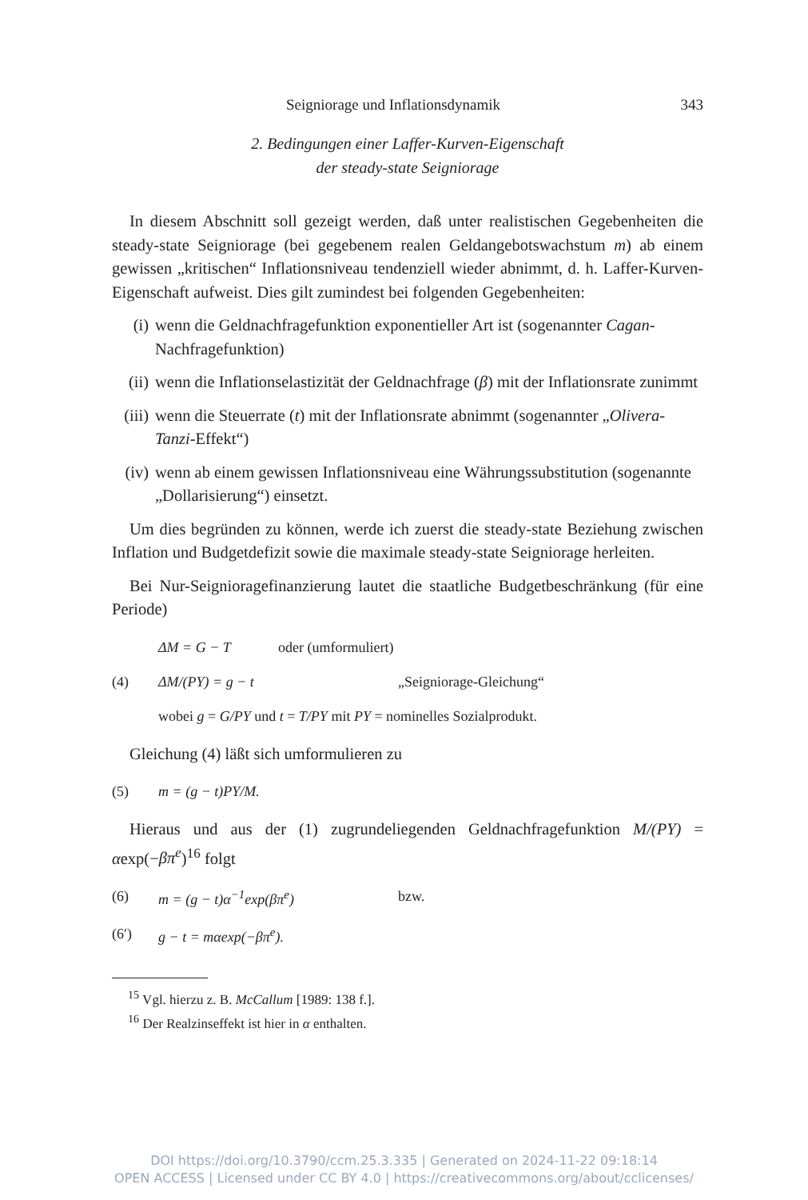Seigniorage und Inflationsdynamik 343
2. Bedingungen einer Laffer-Kurven-Eigenschaft
der steady-state Seigniorage
In diesem Abschnitt soll gezeigt werden, daß unter realistischen Gegebenheiten die steady-state Seigniorage (bei gegebenem realen Geldangebotswachstum m) ab einem gewissen „kritischen“ Inflationsniveau tendenziell wieder abnimmt, d. h. Laffer-Kurven-Eigenschaft aufweist. Dies gilt zumindest bei folgenden Gegebenheiten:
(i) wenn die Geldnachfragefunktion exponentieller Art ist (sogenannter Cagan-Nachfragefunktion)
(ii) wenn die Inflationselastizität der Geldnachfrage (β) mit der Inflationsrate zunimmt
(iii) wenn die Steuerrate (t) mit der Inflationsrate abnimmt (sogenannter „Olivera-Tanzi-Effekt“)
(iv) wenn ab einem gewissen Inflationsniveau eine Währungssubstitution (sogenannte „Dollarisierung“) einsetzt.
Um dies begründen zu können, werde ich zuerst die steady-state Beziehung zwischen Inflation und Budgetdefizit sowie die maximale steady-state Seigniorage herleiten.
Bei Nur-Seigniorage­finanzierung lautet die staatliche Budgetbeschränkung (für eine Periode)
ΔM = G − T oder (umformuliert)
(4) ΔM/(PY) = g − t „Seigniorage-Gleichung“
wobei g = G/PY und t = T/PY mit PY = nominelles Sozialprodukt.
Gleichung (4) läßt sich umformulieren zu
(5) m = (g − t)PY/M.
Hieraus und aus der (1) zugrundeliegenden Geldnachfragefunktion M/(PY) = αexp(−βπ<sup>e</sup>)<sup>16</sup> folgt
(6) m = (g − t)α<sup>−1</sup>exp(βπ<sup>e</sup>) bzw.
(6′) g − t = mαexp(−βπ<sup>e</sup>).
<sup>15</sup> Vgl. hierzu z. B. McCallum [1989: 138 f.].
<sup>16</sup> Der Realzinseffekt ist hier in α enthalten.
DOI https://doi.org/10.3790/ccm.25.3.335 | Generated on 2024-11-22 09:18:14
OPEN ACCESS | Licensed under CC BY 4.0 | https://creativecommons.org/about/cclicenses/